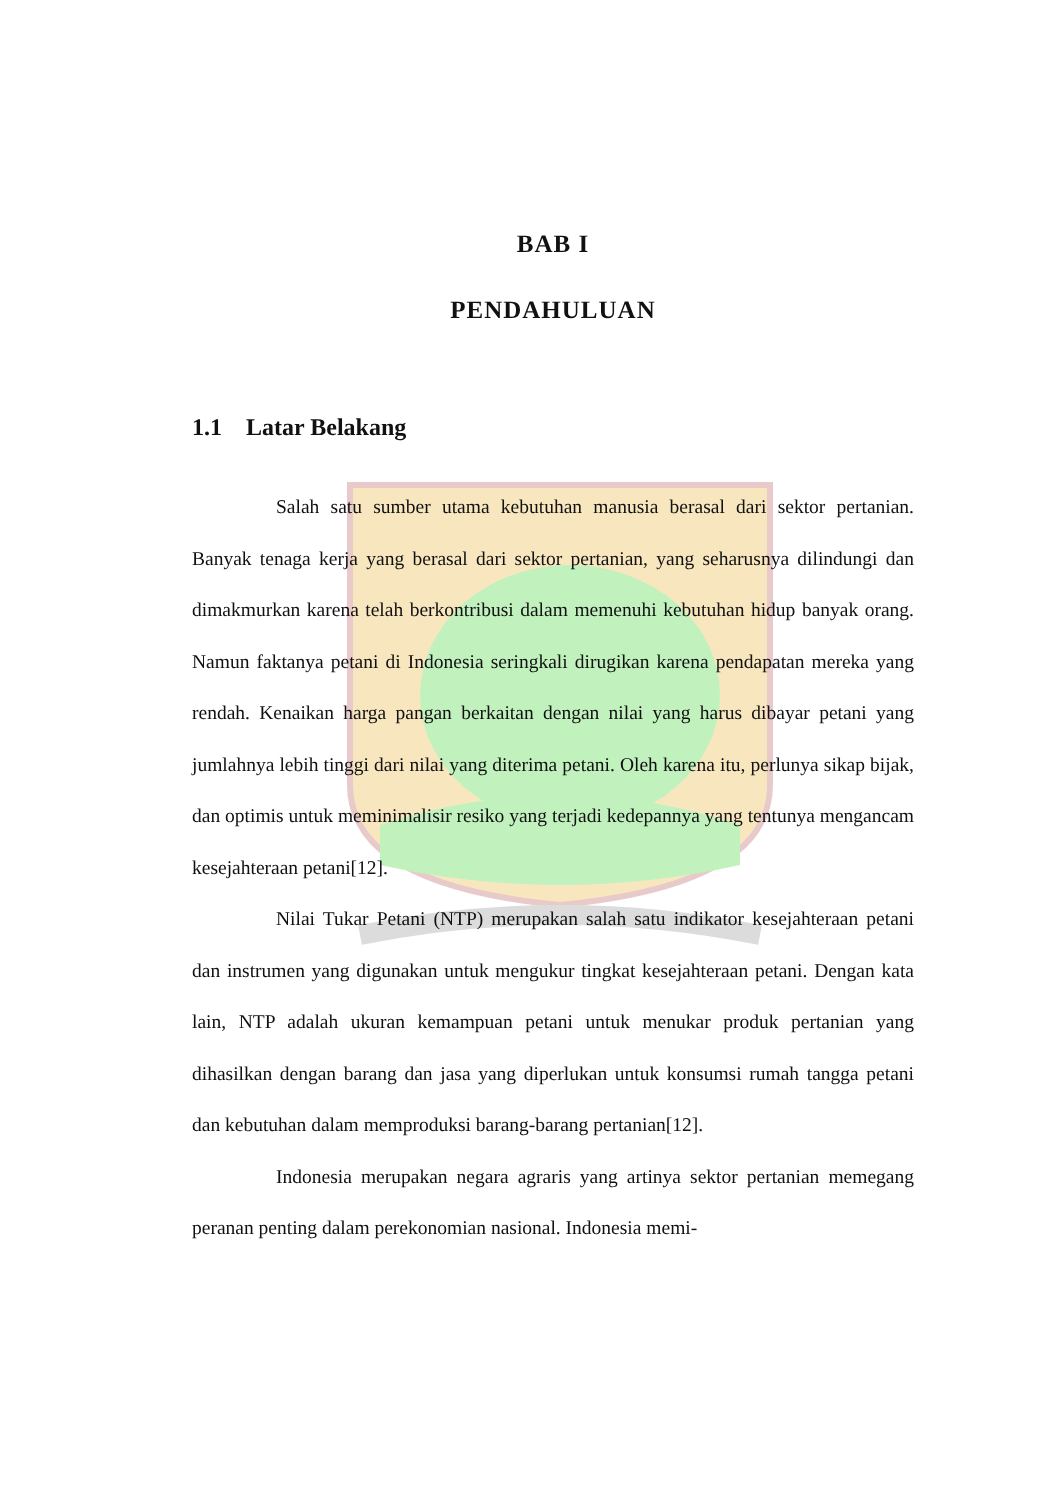BAB I
PENDAHULUAN
1.1 Latar Belakang
Salah satu sumber utama kebutuhan manusia berasal dari sektor pertanian. Banyak tenaga kerja yang berasal dari sektor pertanian, yang seharusnya dilindungi dan dimakmurkan karena telah berkontribusi dalam memenuhi kebutuhan hidup banyak orang. Namun faktanya petani di Indonesia seringkali dirugikan karena pendapatan mereka yang rendah. Kenaikan harga pangan berkaitan dengan nilai yang harus dibayar petani yang jumlahnya lebih tinggi dari nilai yang diterima petani. Oleh karena itu, perlunya sikap bijak, dan optimis untuk meminimalisir resiko yang terjadi kedepannya yang tentunya mengancam kesejahteraan petani[12].
Nilai Tukar Petani (NTP) merupakan salah satu indikator kesejahteraan petani dan instrumen yang digunakan untuk mengukur tingkat kesejahteraan petani. Dengan kata lain, NTP adalah ukuran kemampuan petani untuk menukar produk pertanian yang dihasilkan dengan barang dan jasa yang diperlukan untuk konsumsi rumah tangga petani dan kebutuhan dalam memproduksi barang-barang pertanian[12].
Indonesia merupakan negara agraris yang artinya sektor pertanian memegang peranan penting dalam perekonomian nasional. Indonesia memi-